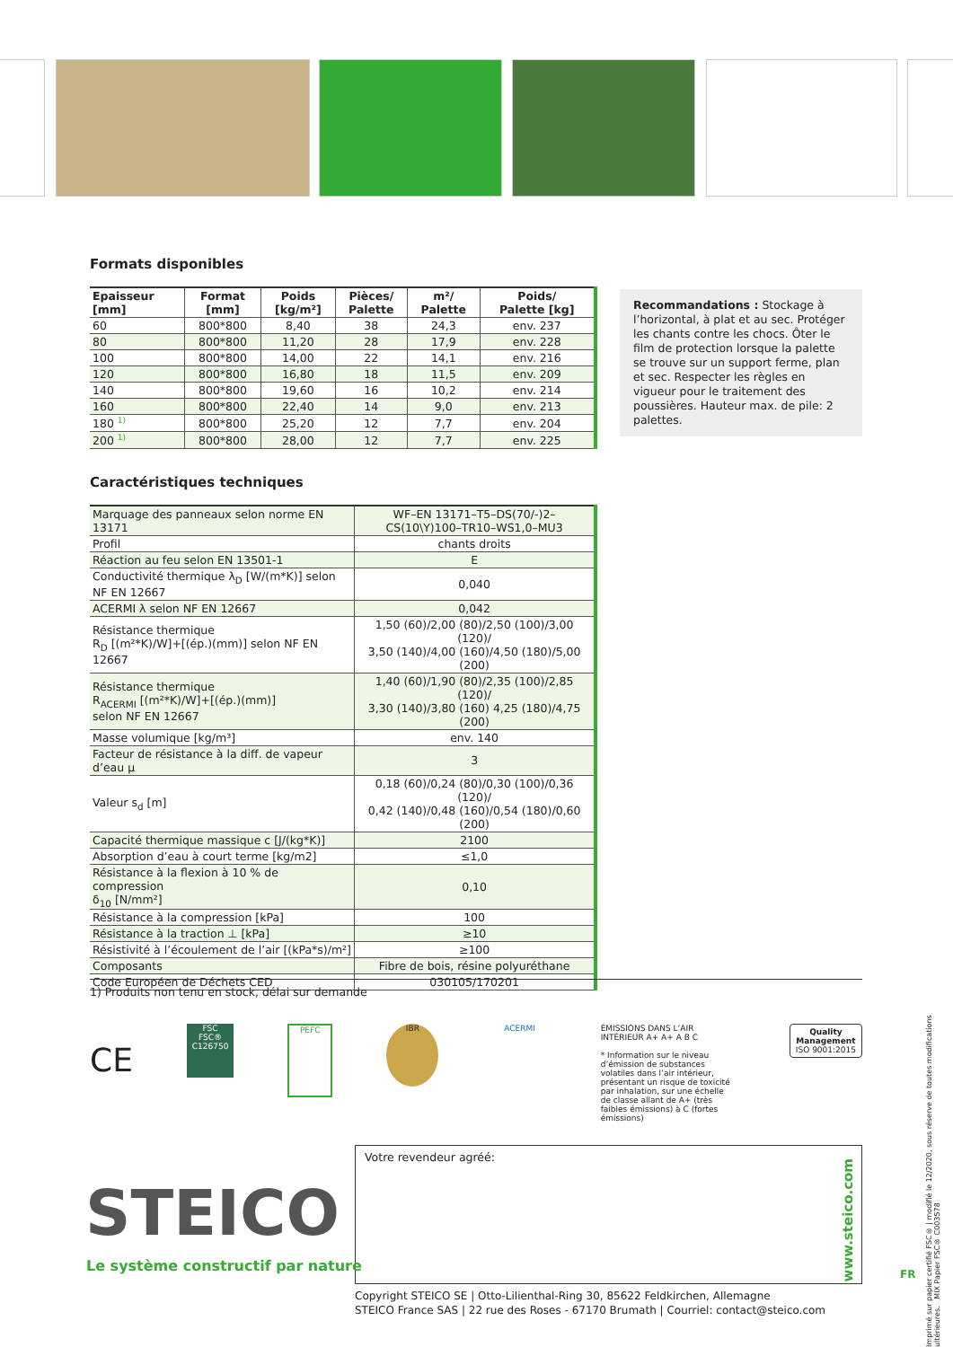Formats disponibles
| Epaisseur [mm] | Format [mm] | Poids [kg/m²] | Pièces/ Palette | m²/ Palette | Poids/ Palette [kg] |
| --- | --- | --- | --- | --- | --- |
| 60 | 800*800 | 8,40 | 38 | 24,3 | env. 237 |
| 80 | 800*800 | 11,20 | 28 | 17,9 | env. 228 |
| 100 | 800*800 | 14,00 | 22 | 14,1 | env. 216 |
| 120 | 800*800 | 16,80 | 18 | 11,5 | env. 209 |
| 140 | 800*800 | 19,60 | 16 | 10,2 | env. 214 |
| 160 | 800*800 | 22,40 | 14 | 9,0 | env. 213 |
| 180 <sup>1)</sup> | 800*800 | 25,20 | 12 | 7,7 | env. 204 |
| 200 <sup>1)</sup> | 800*800 | 28,00 | 12 | 7,7 | env. 225 |
Caractéristiques techniques
| Marquage des panneaux selon norme EN 13171 | WF–EN 13171–T5–DS(70/-)2– CS(10\Y)100–TR10–WS1,0–MU3 |
| Profil | chants droits |
| Réaction au feu selon EN 13501-1 | E |
| Conductivité thermique λ<sub>D</sub> [W/(m*K)] selon NF EN 12667 | 0,040 |
| ACERMI λ selon NF EN 12667 | 0,042 |
| Résistance thermique R<sub>D</sub> [(m²*K)/W]+[(ép.)(mm)] selon NF EN 12667 | 1,50 (60)/2,00 (80)/2,50 (100)/3,00 (120)/ 3,50 (140)/4,00 (160)/4,50 (180)/5,00 (200) |
| Résistance thermique R<sub>ACERMI</sub> [(m²*K)/W]+[(ép.)(mm)] selon NF EN 12667 | 1,40 (60)/1,90 (80)/2,35 (100)/2,85 (120)/ 3,30 (140)/3,80 (160) 4,25 (180)/4,75 (200) |
| Masse volumique [kg/m³] | env. 140 |
| Facteur de résistance à la diff. de vapeur d’eau μ | 3 |
| Valeur s<sub>d</sub> [m] | 0,18 (60)/0,24 (80)/0,30 (100)/0,36 (120)/ 0,42 (140)/0,48 (160)/0,54 (180)/0,60 (200) |
| Capacité thermique massique c [J/(kg*K)] | 2100 |
| Absorption d’eau à court terme [kg/m2] | ≤1,0 |
| Résistance à la flexion à 10 % de compression δ<sub>10</sub> [N/mm²] | 0,10 |
| Résistance à la compression [kPa] | 100 |
| Résistance à la traction ⊥ [kPa] | ≥10 |
| Résistivité à l’écoulement de l’air [(kPa*s)/m²] | ≥100 |
| Composants | Fibre de bois, résine polyuréthane |
| Code Européen de Déchets CED | 030105/170201 |
Recommandations : Stockage à l’horizontal, à plat et au sec. Protéger les chants contre les chocs. Ôter le film de protection lorsque la palette se trouve sur un support ferme, plan et sec. Respecter les règles en vigueur pour le traitement des poussières. Hauteur max. de pile: 2 palettes.
1) Produits non tenu en stock, délai sur demande
CE
FSC
FSC® C126750
PEFC
IBR ACERMI
ÉMISSIONS DANS L’AIR INTÉRIEUR A+ A+ A B C
* Information sur le niveau d’émission de substances volatiles dans l’air intérieur, présentant un risque de toxicité par inhalation, sur une échelle de classe allant de A+ (très faibles émissions) à C (fortes émissions)
Quality
Management
ISO 9001:2015
Imprimé sur papier certifié FSC® | modifié le 12/2020, sous réserve de toutes modifications ultérieures. MIX Papier FSC® C003578
Votre revendeur agréé:
www.steico.com
STEICO
Le système constructif par nature
FR
Copyright STEICO SE | Otto-Lilienthal-Ring 30, 85622 Feldkirchen, Allemagne
STEICO France SAS | 22 rue des Roses - 67170 Brumath | Courriel: contact@steico.com